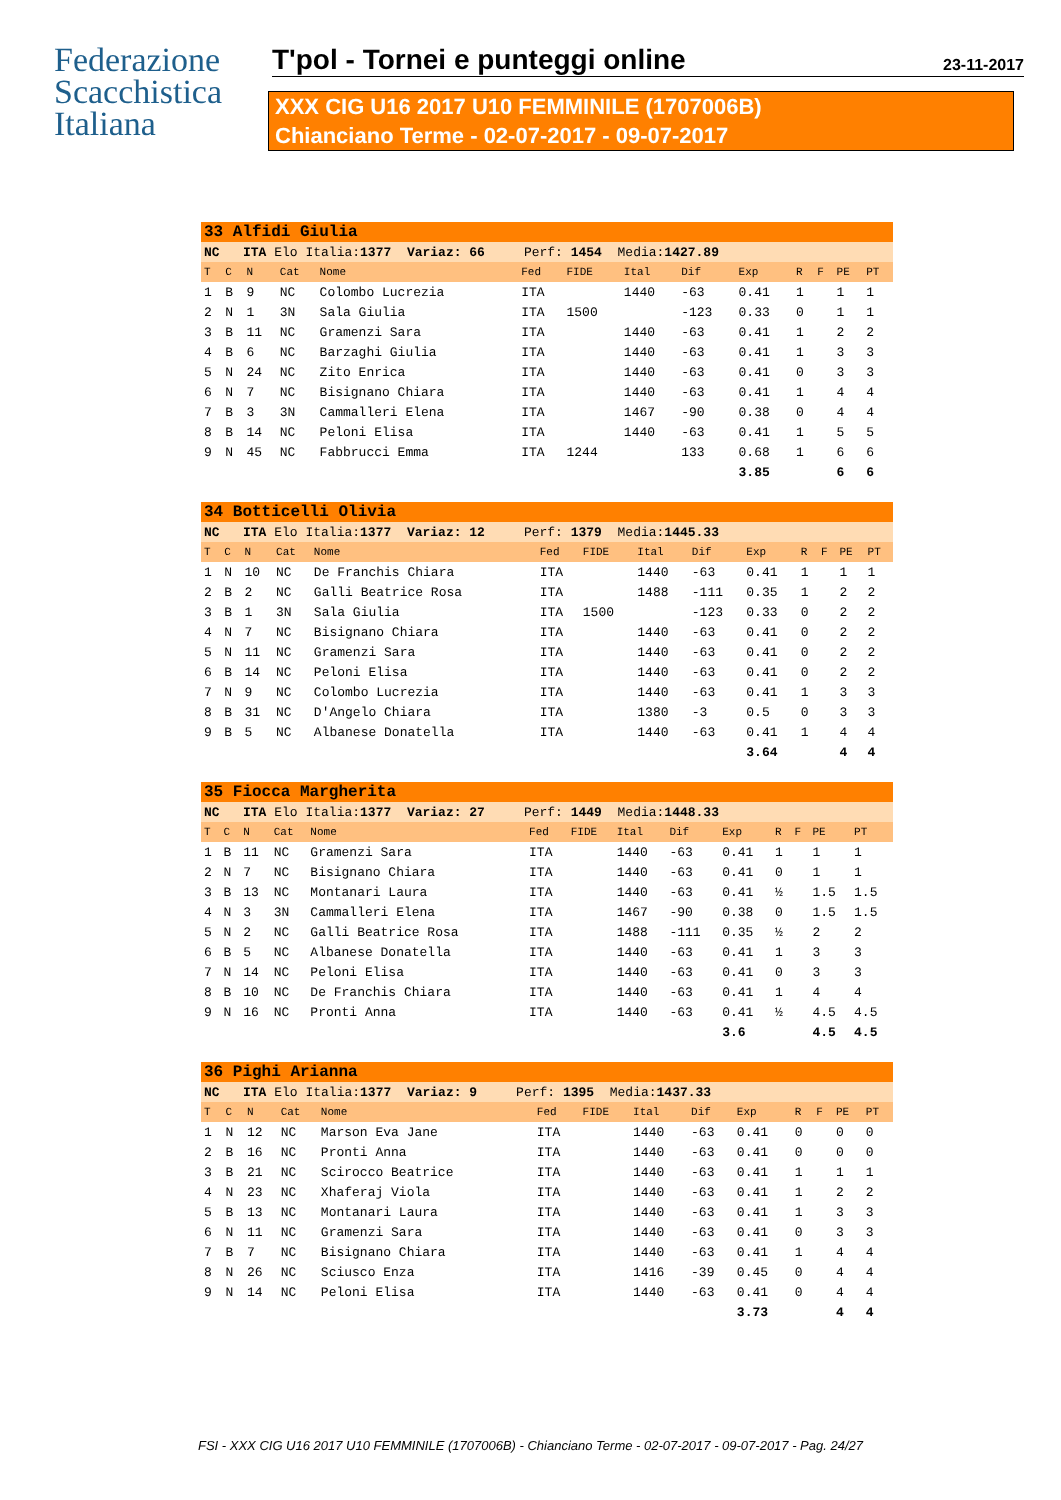Federazione
Scacchistica
Italiana
T'pol - Tornei e punteggi online 23-11-2017
XXX CIG U16 2017 U10 FEMMINILE (1707006B)
Chianciano Terme - 02-07-2017 - 09-07-2017
| 33 Alfidi Giulia | | | | | | | | | | | | | |
| NC ITA Elo Italia: 1377 Variaz: 66 Perf: 1454 Media: 1427.89 | | | | | | | | | | | | | |
| T | C | N | Cat | Nome | Fed | FIDE | Ital | Dif | Exp | R | F | PE | PT |
| 1 | B | 9 | NC | Colombo Lucrezia | ITA | | 1440 | -63 | 0.41 | 1 | | 1 | 1 |
| 2 | N | 1 | 3N | Sala Giulia | ITA | 1500 | | -123 | 0.33 | 0 | | 1 | 1 |
| 3 | B | 11 | NC | Gramenzi Sara | ITA | | 1440 | -63 | 0.41 | 1 | | 2 | 2 |
| 4 | B | 6 | NC | Barzaghi Giulia | ITA | | 1440 | -63 | 0.41 | 1 | | 3 | 3 |
| 5 | N | 24 | NC | Zito Enrica | ITA | | 1440 | -63 | 0.41 | 0 | | 3 | 3 |
| 6 | N | 7 | NC | Bisignano Chiara | ITA | | 1440 | -63 | 0.41 | 1 | | 4 | 4 |
| 7 | B | 3 | 3N | Cammalleri Elena | ITA | | 1467 | -90 | 0.38 | 0 | | 4 | 4 |
| 8 | B | 14 | NC | Peloni Elisa | ITA | | 1440 | -63 | 0.41 | 1 | | 5 | 5 |
| 9 | N | 45 | NC | Fabbrucci Emma | ITA | 1244 | | 133 | 0.68 | 1 | | 6 | 6 |
| | | | | | | | | | 3.85 | | | 6 | 6 |
| 34 Botticelli Olivia | | | | | | | | | | | | | |
| NC ITA Elo Italia: 1377 Variaz: 12 Perf: 1379 Media: 1445.33 | | | | | | | | | | | | | |
| T | C | N | Cat | Nome | Fed | FIDE | Ital | Dif | Exp | R | F | PE | PT |
| 1 | N | 10 | NC | De Franchis Chiara | ITA | | 1440 | -63 | 0.41 | 1 | | 1 | 1 |
| 2 | B | 2 | NC | Galli Beatrice Rosa | ITA | | 1488 | -111 | 0.35 | 1 | | 2 | 2 |
| 3 | B | 1 | 3N | Sala Giulia | ITA | 1500 | | -123 | 0.33 | 0 | | 2 | 2 |
| 4 | N | 7 | NC | Bisignano Chiara | ITA | | 1440 | -63 | 0.41 | 0 | | 2 | 2 |
| 5 | N | 11 | NC | Gramenzi Sara | ITA | | 1440 | -63 | 0.41 | 0 | | 2 | 2 |
| 6 | B | 14 | NC | Peloni Elisa | ITA | | 1440 | -63 | 0.41 | 0 | | 2 | 2 |
| 7 | N | 9 | NC | Colombo Lucrezia | ITA | | 1440 | -63 | 0.41 | 1 | | 3 | 3 |
| 8 | B | 31 | NC | D'Angelo Chiara | ITA | | 1380 | -3 | 0.5 | 0 | | 3 | 3 |
| 9 | B | 5 | NC | Albanese Donatella | ITA | | 1440 | -63 | 0.41 | 1 | | 4 | 4 |
| | | | | | | | | | 3.64 | | | 4 | 4 |
| 35 Fiocca Margherita | | | | | | | | | | | | | |
| NC ITA Elo Italia: 1377 Variaz: 27 Perf: 1449 Media: 1448.33 | | | | | | | | | | | | | |
| T | C | N | Cat | Nome | Fed | FIDE | Ital | Dif | Exp | R | F | PE | PT |
| 1 | B | 11 | NC | Gramenzi Sara | ITA | | 1440 | -63 | 0.41 | 1 | | 1 | 1 |
| 2 | N | 7 | NC | Bisignano Chiara | ITA | | 1440 | -63 | 0.41 | 0 | | 1 | 1 |
| 3 | B | 13 | NC | Montanari Laura | ITA | | 1440 | -63 | 0.41 | ½ | | 1.5 | 1.5 |
| 4 | N | 3 | 3N | Cammalleri Elena | ITA | | 1467 | -90 | 0.38 | 0 | | 1.5 | 1.5 |
| 5 | N | 2 | NC | Galli Beatrice Rosa | ITA | | 1488 | -111 | 0.35 | ½ | | 2 | 2 |
| 6 | B | 5 | NC | Albanese Donatella | ITA | | 1440 | -63 | 0.41 | 1 | | 3 | 3 |
| 7 | N | 14 | NC | Peloni Elisa | ITA | | 1440 | -63 | 0.41 | 0 | | 3 | 3 |
| 8 | B | 10 | NC | De Franchis Chiara | ITA | | 1440 | -63 | 0.41 | 1 | | 4 | 4 |
| 9 | N | 16 | NC | Pronti Anna | ITA | | 1440 | -63 | 0.41 | ½ | | 4.5 | 4.5 |
| | | | | | | | | | 3.6 | | | 4.5 | 4.5 |
| 36 Pighi Arianna | | | | | | | | | | | | | |
| NC ITA Elo Italia: 1377 Variaz: 9 Perf: 1395 Media: 1437.33 | | | | | | | | | | | | | |
| T | C | N | Cat | Nome | Fed | FIDE | Ital | Dif | Exp | R | F | PE | PT |
| 1 | N | 12 | NC | Marson Eva Jane | ITA | | 1440 | -63 | 0.41 | 0 | | 0 | 0 |
| 2 | B | 16 | NC | Pronti Anna | ITA | | 1440 | -63 | 0.41 | 0 | | 0 | 0 |
| 3 | B | 21 | NC | Scirocco Beatrice | ITA | | 1440 | -63 | 0.41 | 1 | | 1 | 1 |
| 4 | N | 23 | NC | Xhaferaj Viola | ITA | | 1440 | -63 | 0.41 | 1 | | 2 | 2 |
| 5 | B | 13 | NC | Montanari Laura | ITA | | 1440 | -63 | 0.41 | 1 | | 3 | 3 |
| 6 | N | 11 | NC | Gramenzi Sara | ITA | | 1440 | -63 | 0.41 | 0 | | 3 | 3 |
| 7 | B | 7 | NC | Bisignano Chiara | ITA | | 1440 | -63 | 0.41 | 1 | | 4 | 4 |
| 8 | N | 26 | NC | Sciusco Enza | ITA | | 1416 | -39 | 0.45 | 0 | | 4 | 4 |
| 9 | N | 14 | NC | Peloni Elisa | ITA | | 1440 | -63 | 0.41 | 0 | | 4 | 4 |
| | | | | | | | | | 3.73 | | | 4 | 4 |
FSI - XXX CIG U16 2017 U10 FEMMINILE (1707006B) - Chianciano Terme - 02-07-2017 - 09-07-2017 - Pag. 24/27